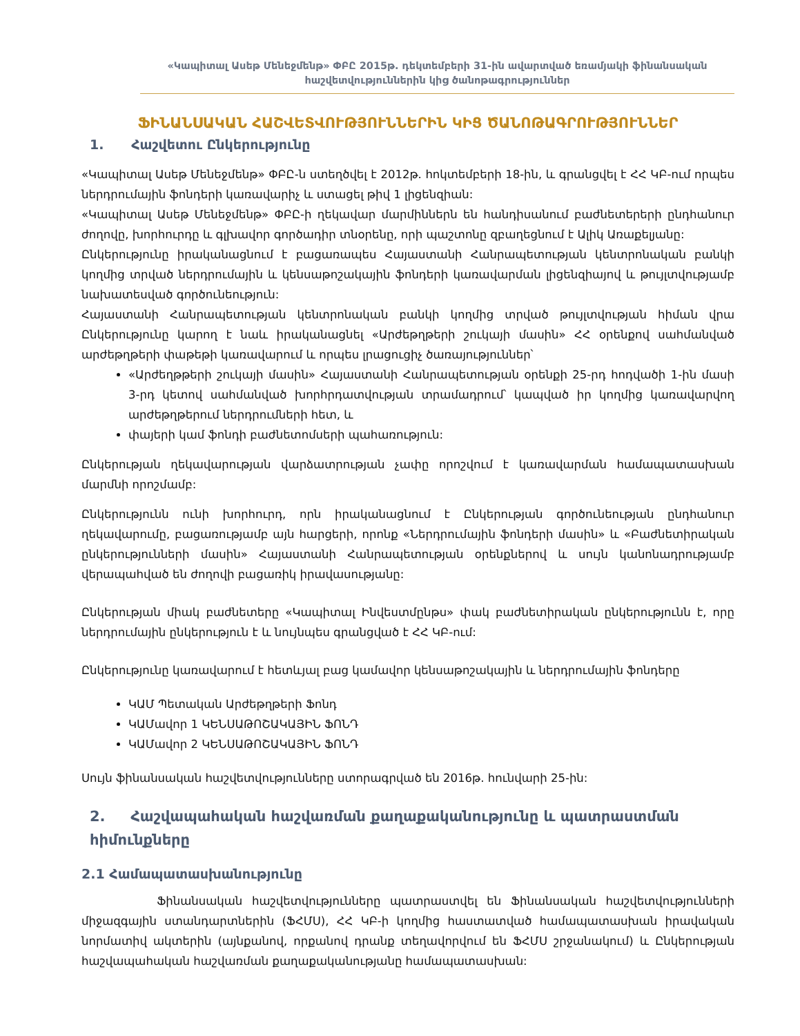«Կապիտալ Ասեթ Մենեջմենթ» ՓԲԸ 2015թ. դեկտեմբերի 31-ին ավարտված եռամյակի ֆինանսական հաշվետվություններին կից ծանոթագրություններ
ՖԻՆԱՆՍԱԿԱՆ ՀԱՇՎԵՏՎՈՒԹՅՈՒՆՆԵՐԻՆ ԿԻՑ ԾԱՆՈԹԱԳՐՈՒԹՅՈՒՆՆԵՐ
1. Հաշվետու Ընկերությունը
«Կապիտալ Ասեթ Մենեջմենթ» ՓԲԸ-ն ստեղծվել է 2012թ. հոկտեմբերի 18-ին, և գրանցվել է ՀՀ ԿԲ-ում որպես ներդրումային ֆոնդերի կառավարիչ և ստացել թիվ 1 լիցենզիան:
«Կապիտալ Ասեթ Մենեջմենթ» ՓԲԸ-ի ղեկավար մարմիններն են հանդիսանում բաժնետերերի ընդհանուր ժողովը, խորհուրդը և գլխավոր գործադիր տնօրենը, որի պաշտոնը զբաղեցնում է Ալիկ Առաքելյանը:
Ընկերությունը իրականացնում է բացառապես Հայաստանի Հանրապետության կենտրոնական բանկի կողմից տրված ներդրումային և կենսաթոշակային ֆոնդերի կառավարման լիցենզիայով և թույլտվությամբ նախատեսված գործունեություն:
Հայաստանի Հանրապետության կենտրոնական բանկի կողմից տրված թույլտվության հիման վրա Ընկերությունը կարող է նաև իրականացնել «Արժեթղթերի շուկայի մասին» ՀՀ օրենքով սահմանված արժեթղթերի փաթեթի կառավարում և որպես լրացուցիչ ծառայություններ՝
«Արժեղթթերի շուկայի մասին» Հայաստանի Հանրապետության օրենքի 25-րդ հոդվածի 1-ին մասի 3-րդ կետով սահմանված խորհրդատվության տրամադրում՝ կապված իր կողմից կառավարվող արժեթղթերում ներդրումների հետ, և
փայերի կամ ֆոնդի բաժնետոմսերի պահառություն:
Ընկերության ղեկավարության վարձատրության չափը որոշվում է կառավարման համապատասխան մարմնի որոշմամբ:
Ընկերությունն ունի խորհուրդ, որն իրականացնում է Ընկերության գործունեության ընդհանուր ղեկավարումը, բացառությամբ այն հարցերի, որոնք «Ներդրումային ֆոնդերի մասին» և «Բաժնետիրական ընկերությունների մասին» Հայաստանի Հանրապետության օրենքներով և սույն կանոնադրությամբ վերապահված են ժողովի բացառիկ իրավասությանը:
Ընկերության միակ բաժնետերը «Կապիտալ Ինվեստմընթս» փակ բաժնետիրական ընկերությունն է, որը ներդրումային ընկերություն է և նույնպես գրանցված է ՀՀ ԿԲ-ում:
Ընկերությունը կառավարում է հետևյալ բաց կամավոր կենսաթոշակային և ներդրումային ֆոնդերը
ԿԱՄ Պետական Արժեթղթերի Ֆոնդ
ԿԱՄավոր 1 ԿԵՆՍԱԹՈՇԱԿԱՅԻՆ ՖՈՆԴ
ԿԱՄավոր 2 ԿԵՆՍԱԹՈՇԱԿԱՅԻՆ ՖՈՆԴ
Սույն ֆինանսական հաշվետվությունները ստորագրված են 2016թ. հունվարի 25-ին:
2. Հաշվապահական հաշվառման քաղաքականությունը և պատրաստման հիմունքները
2.1 Համապատասխանությունը
Ֆինանսական հաշվետվությունները պատրաստվել են Ֆինանսական հաշվետվությունների միջազգային ստանդարտներին (ՖՀՄՍ), ՀՀ ԿԲ-ի կողմից հաստատված համապատասխան իրավական նորմատիվ ակտերին (այնքանով, որքանով դրանք տեղավորվում են ՖՀՄՍ շրջանակում) և Ընկերության հաշվապահական հաշվառման քաղաքականությանը համապատասխան: